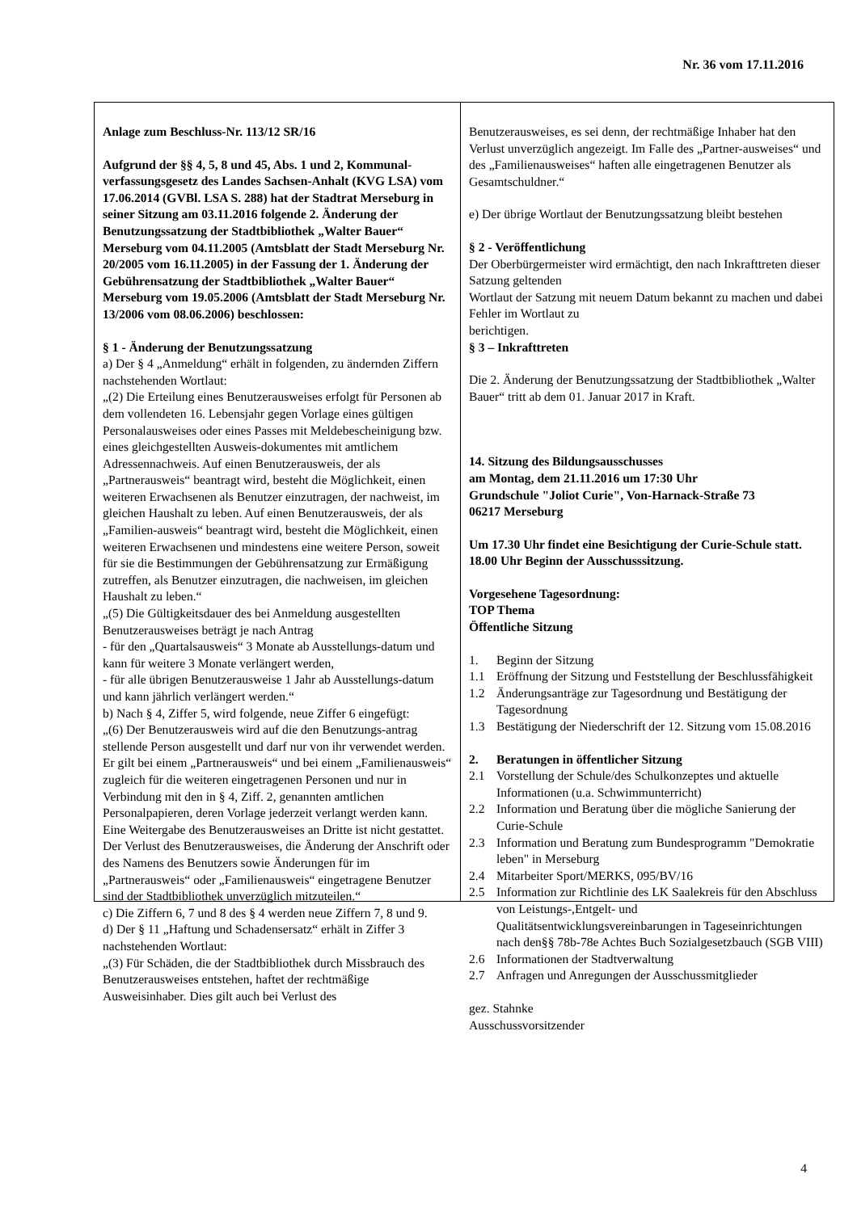Nr. 36 vom 17.11.2016
Anlage zum Beschluss-Nr. 113/12 SR/16
Aufgrund der §§ 4, 5, 8 und 45, Abs. 1 und 2, Kommunal-verfassungsgesetz des Landes Sachsen-Anhalt (KVG LSA) vom 17.06.2014 (GVBl. LSA S. 288) hat der Stadtrat Merseburg in seiner Sitzung am 03.11.2016 folgende 2. Änderung der Benutzungssatzung der Stadtbibliothek „Walter Bauer“ Merseburg vom 04.11.2005 (Amtsblatt der Stadt Merseburg Nr. 20/2005 vom 16.11.2005) in der Fassung der 1. Änderung der Gebührensatzung der Stadtbibliothek „Walter Bauer“ Merseburg vom 19.05.2006 (Amtsblatt der Stadt Merseburg Nr. 13/2006 vom 08.06.2006) beschlossen:
§ 1 - Änderung der Benutzungssatzung
a) Der § 4 „Anmeldung“ erhält in folgenden, zu ändernden Ziffern nachstehenden Wortlaut:
„(2) Die Erteilung eines Benutzerausweises erfolgt für Personen ab dem vollendeten 16. Lebensjahr gegen Vorlage eines gültigen Personalausweises oder eines Passes mit Meldebescheinigung bzw. eines gleichgestellten Ausweis-dokumentes mit amtlichem Adressennachweis. Auf einen Benutzerausweis, der als „Partnerausweis“ beantragt wird, besteht die Möglichkeit, einen weiteren Erwachsenen als Benutzer einzutragen, der nachweist, im gleichen Haushalt zu leben. Auf einen Benutzerausweis, der als „Familien-ausweis“ beantragt wird, besteht die Möglichkeit, einen weiteren Erwachsenen und mindestens eine weitere Person, soweit für sie die Bestimmungen der Gebührensatzung zur Ermäßigung zutreffen, als Benutzer einzutragen, die nachweisen, im gleichen Haushalt zu leben.“
„(5) Die Gültigkeitsdauer des bei Anmeldung ausgestellten Benutzerausweises beträgt je nach Antrag
- für den „Quartalsausweis“ 3 Monate ab Ausstellungs-datum und kann für weitere 3 Monate verlängert werden,
- für alle übrigen Benutzerausweise 1 Jahr ab Ausstellungs-datum und kann jährlich verlängert werden.“
b) Nach § 4, Ziffer 5, wird folgende, neue Ziffer 6 eingefügt:
„(6) Der Benutzerausweis wird auf die den Benutzungs-antrag stellende Person ausgestellt und darf nur von ihr verwendet werden. Er gilt bei einem „Partnerausweis“ und bei einem „Familienausweis“ zugleich für die weiteren eingetragenen Personen und nur in Verbindung mit den in § 4, Ziff. 2, genannten amtlichen Personalpapieren, deren Vorlage jederzeit verlangt werden kann. Eine Weitergabe des Benutzerausweises an Dritte ist nicht gestattet. Der Verlust des Benutzerausweises, die Änderung der Anschrift oder des Namens des Benutzers sowie Änderungen für im „Partnerausweis“ oder „Familienausweis“ eingetragene Benutzer sind der Stadtbibliothek unverzüglich mitzuteilen.“
c) Die Ziffern 6, 7 und 8 des § 4 werden neue Ziffern 7, 8 und 9.
d) Der § 11 „Haftung und Schadensersatz“ erhält in Ziffer 3 nachstehenden Wortlaut:
„(3) Für Schäden, die der Stadtbibliothek durch Missbrauch des Benutzerausweises entstehen, haftet der rechtmäßige Ausweisinhaber. Dies gilt auch bei Verlust des
Benutzerausweises, es sei denn, der rechtmäßige Inhaber hat den Verlust unverzüglich angezeigt. Im Falle des „Partner-ausweises“ und des „Familienausweises“ haften alle eingetragenen Benutzer als Gesamtschuldner.“
e) Der übrige Wortlaut der Benutzungssatzung bleibt bestehen
§ 2 - Veröffentlichung
Der Oberbürgermeister wird ermächtigt, den nach Inkrafttreten dieser Satzung geltenden
Wortlaut der Satzung mit neuem Datum bekannt zu machen und dabei Fehler im Wortlaut zu
berichtigen.
§ 3 – Inkrafttreten
Die 2. Änderung der Benutzungssatzung der Stadtbibliothek „Walter Bauer“ tritt ab dem 01. Januar 2017 in Kraft.
14. Sitzung des Bildungsausschusses
am Montag, dem 21.11.2016 um 17:30 Uhr
Grundschule "Joliot Curie", Von-Harnack-Straße 73
06217 Merseburg
Um 17.30 Uhr findet eine Besichtigung der Curie-Schule statt. 18.00 Uhr Beginn der Ausschusssitzung.
Vorgesehene Tagesordnung:
TOP Thema
Öffentliche Sitzung
1. Beginn der Sitzung
1.1 Eröffnung der Sitzung und Feststellung der Beschlussfähigkeit
1.2 Änderungsanträge zur Tagesordnung und Bestätigung der Tagesordnung
1.3 Bestätigung der Niederschrift der 12. Sitzung vom 15.08.2016
2. Beratungen in öffentlicher Sitzung
2.1 Vorstellung der Schule/des Schulkonzeptes und aktuelle Informationen (u.a. Schwimmunterricht)
2.2 Information und Beratung über die mögliche Sanierung der Curie-Schule
2.3 Information und Beratung zum Bundesprogramm "Demokratie leben" in Merseburg
2.4 Mitarbeiter Sport/MERKS, 095/BV/16
2.5 Information zur Richtlinie des LK Saalekreis für den Abschluss von Leistungs-,Entgelt- und Qualitätsentwicklungsvereinbarungen in Tageseinrichtungen nach den§§ 78b-78e Achtes Buch Sozialgesetzbauch (SGB VIII)
2.6 Informationen der Stadtverwaltung
2.7 Anfragen und Anregungen der Ausschussmitglieder
gez. Stahnke
Ausschussvorsitzender
4